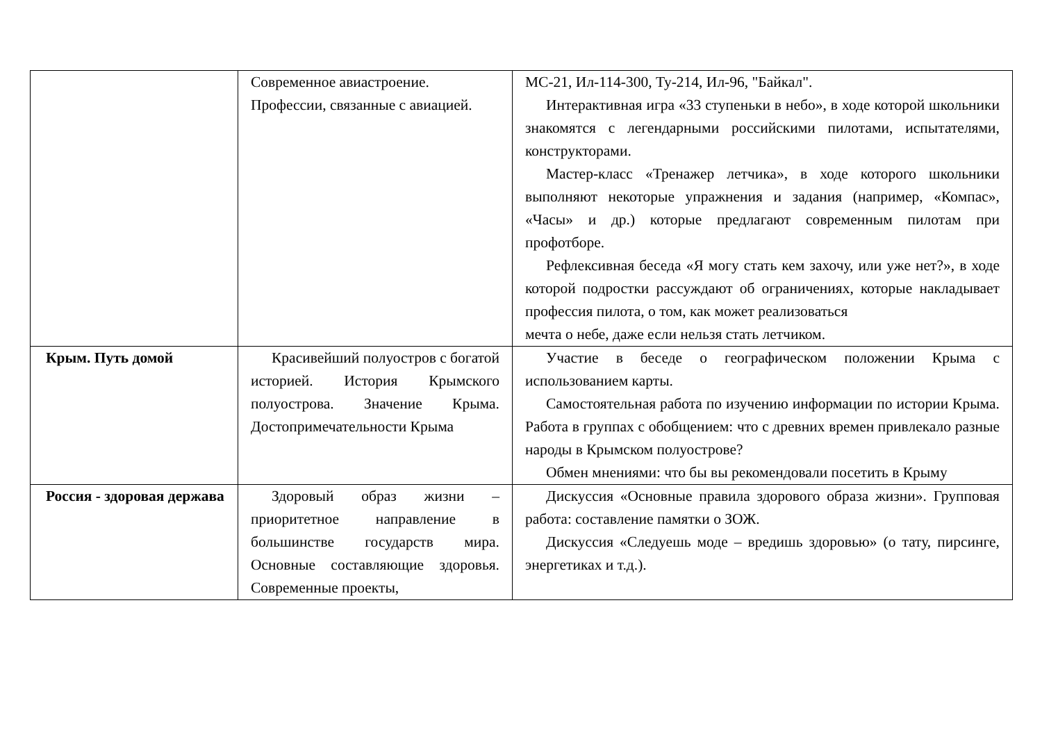| | Современное авиастроение. Профессии, связанные с авиацией. | МС-21, Ил-114-300, Ту-214, Ил-96, "Байкал". Интерактивная игра «33 ступеньки в небо», в ходе которой школьники знакомятся с легендарными российскими пилотами, испытателями, конструкторами. Мастер-класс «Тренажер летчика», в ходе которого школьники выполняют некоторые упражнения и задания (например, «Компас», «Часы» и др.) которые предлагают современным пилотам при профотборе. Рефлексивная беседа «Я могу стать кем захочу, или уже нет?», в ходе которой подростки рассуждают об ограничениях, которые накладывает профессия пилота, о том, как может реализоваться мечта о небе, даже если нельзя стать летчиком. |
| Крым. Путь домой | Красивейший полуостров с богатой историей. История Крымского полуострова. Значение Крыма. Достопримечательности Крыма | Участие в беседе о географическом положении Крыма с использованием карты. Самостоятельная работа по изучению информации по истории Крыма. Работа в группах с обобщением: что с древних времен привлекало разные народы в Крымском полуострове? Обмен мнениями: что бы вы рекомендовали посетить в Крыму |
| Россия - здоровая держава | Здоровый образ жизни – приоритетное направление в большинстве государств мира. Основные составляющие здоровья. Современные проекты, | Дискуссия «Основные правила здорового образа жизни». Групповая работа: составление памятки о ЗОЖ. Дискуссия «Следуешь моде – вредишь здоровью» (о тату, пирсинге, энергетиках и т.д.). |